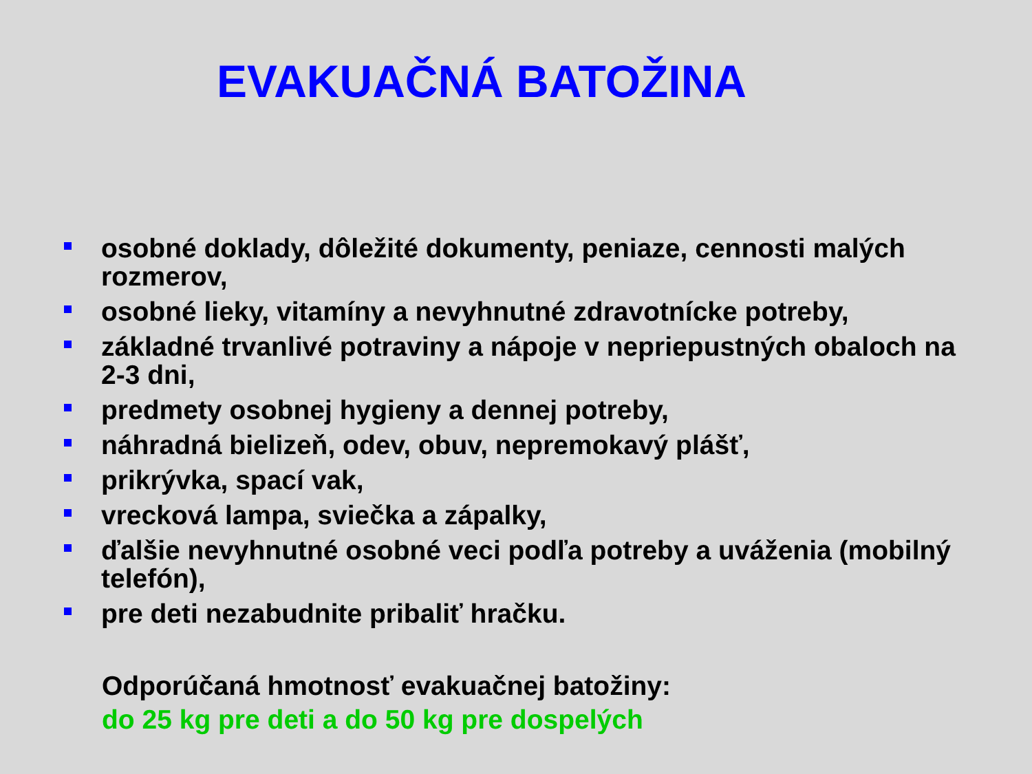EVAKUAČNÁ BATOŽINA
osobné doklady, dôležité dokumenty, peniaze, cennosti malých rozmerov,
osobné lieky, vitamíny a nevyhnutné zdravotnícke potreby,
základné trvanlivé potraviny a nápoje v nepriepustných obaloch na 2-3 dni,
predmety osobnej hygieny a dennej potreby,
náhradná bielizeň, odev, obuv, nepremokavý plášť,
prikrývka, spací vak,
vrecková lampa, sviečka a zápalky,
ďalšie nevyhnutné osobné veci podľa potreby a uváženia (mobilný telefón),
pre deti nezabudnite pribaliť hračku.
Odporúčaná hmotnosť evakuačnej batožiny:
do 25 kg pre deti a do 50 kg pre dospelých